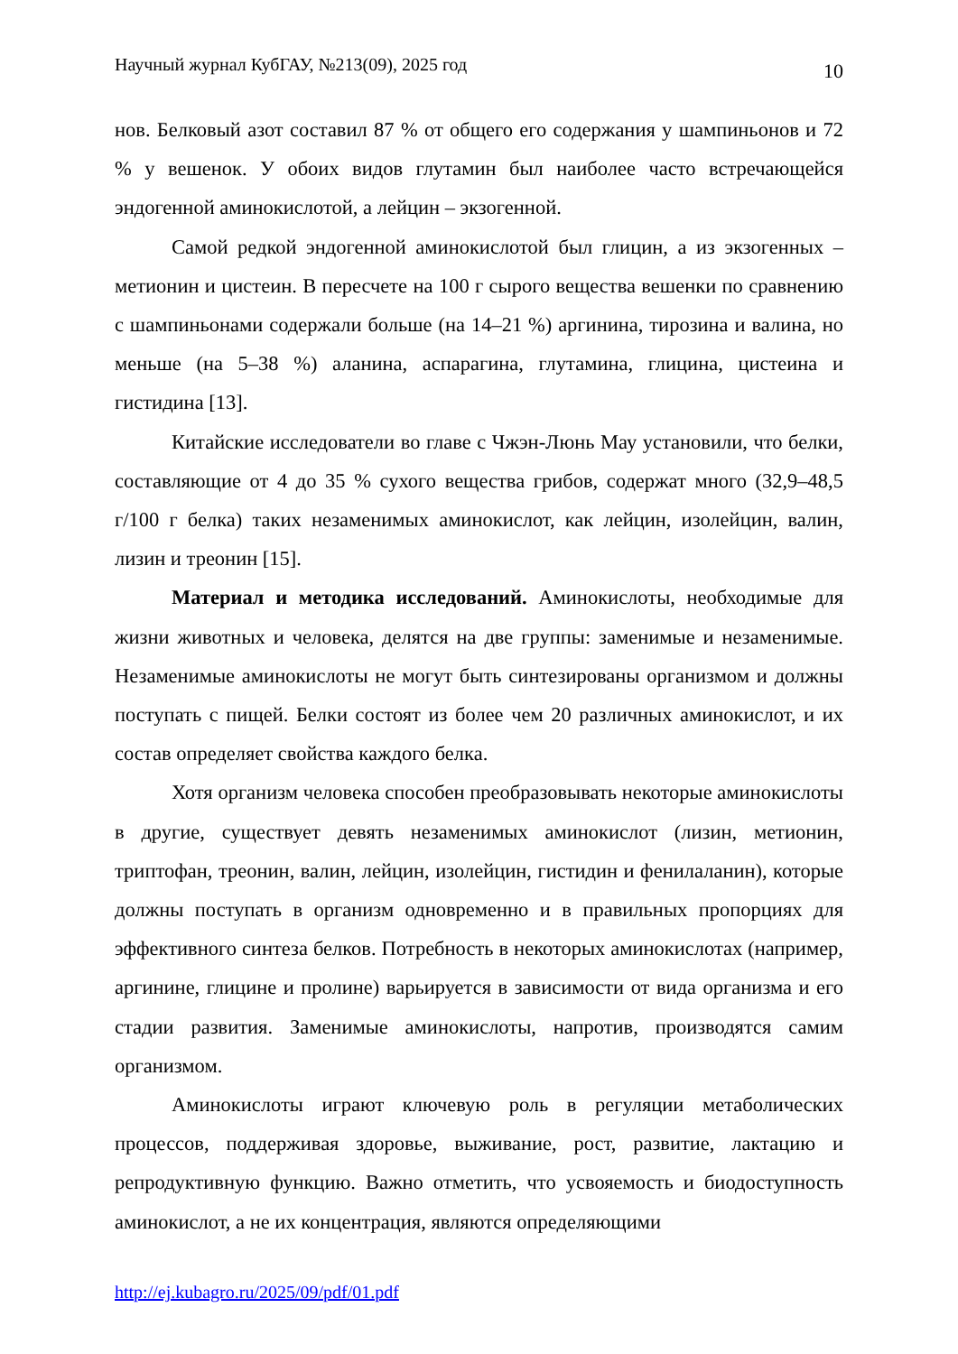Научный журнал КубГАУ, №213(09), 2025 год 10
нов. Белковый азот составил 87 % от общего его содержания у шампиньонов и 72 % у вешенок. У обоих видов глутамин был наиболее часто встречающейся эндогенной аминокислотой, а лейцин – экзогенной.
Самой редкой эндогенной аминокислотой был глицин, а из экзогенных – метионин и цистеин. В пересчете на 100 г сырого вещества вешенки по сравнению с шампиньонами содержали больше (на 14–21 %) аргинина, тирозина и валина, но меньше (на 5–38 %) аланина, аспарагина, глутамина, глицина, цистеина и гистидина [13].
Китайские исследователи во главе с Чжэн-Люнь Мау установили, что белки, составляющие от 4 до 35 % сухого вещества грибов, содержат много (32,9–48,5 г/100 г белка) таких незаменимых аминокислот, как лейцин, изолейцин, валин, лизин и треонин [15].
Материал и методика исследований. Аминокислоты, необходимые для жизни животных и человека, делятся на две группы: заменимые и незаменимые. Незаменимые аминокислоты не могут быть синтезированы организмом и должны поступать с пищей. Белки состоят из более чем 20 различных аминокислот, и их состав определяет свойства каждого белка.
Хотя организм человека способен преобразовывать некоторые аминокислоты в другие, существует девять незаменимых аминокислот (лизин, метионин, триптофан, треонин, валин, лейцин, изолейцин, гистидин и фенилаланин), которые должны поступать в организм одновременно и в правильных пропорциях для эффективного синтеза белков. Потребность в некоторых аминокислотах (например, аргинине, глицине и пролине) варьируется в зависимости от вида организма и его стадии развития. Заменимые аминокислоты, напротив, производятся самим организмом.
Аминокислоты играют ключевую роль в регуляции метаболических процессов, поддерживая здоровье, выживание, рост, развитие, лактацию и репродуктивную функцию. Важно отметить, что усвояемость и биодоступность аминокислот, а не их концентрация, являются определяющими
http://ej.kubagro.ru/2025/09/pdf/01.pdf